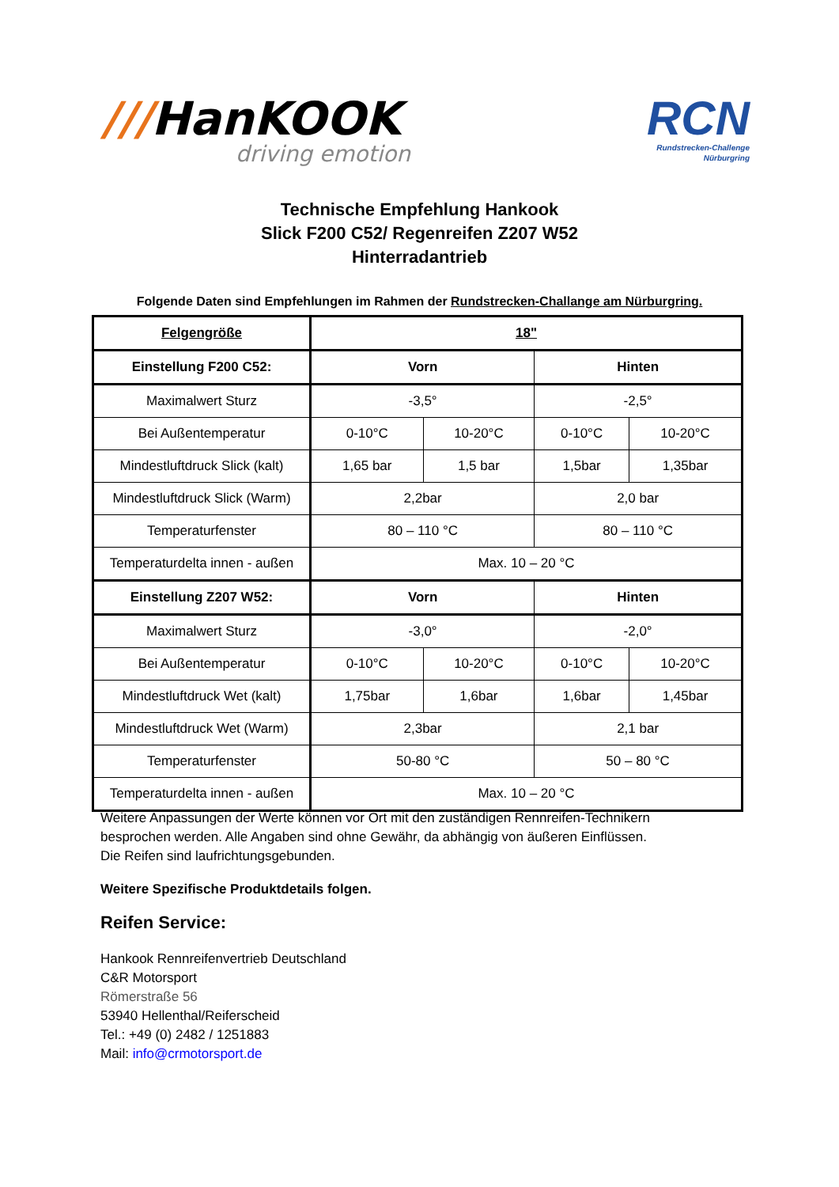///HanKOOK
driving emotion
RCN
Rundstrecken-Challenge
Nürburgring
Technische Empfehlung Hankook
Slick F200 C52/ Regenreifen Z207 W52
Hinterradantrieb
Folgende Daten sind Empfehlungen im Rahmen der Rundstrecken-Challange am Nürburgring.
| Felgengröße | 18" | | | |
| Einstellung F200 C52: | Vorn | | Hinten | |
| Maximalwert Sturz | -3,5° | | -2,5° | |
| Bei Außentemperatur | 0-10°C | 10-20°C | 0-10°C | 10-20°C |
| Mindestluftdruck Slick (kalt) | 1,65 bar | 1,5 bar | 1,5bar | 1,35bar |
| Mindestluftdruck Slick (Warm) | 2,2bar | | 2,0 bar | |
| Temperaturfenster | 80 – 110 °C | | 80 – 110 °C | |
| Temperaturdelta innen - außen | Max. 10 – 20 °C | | | |
| Einstellung Z207 W52: | Vorn | | Hinten | |
| Maximalwert Sturz | -3,0° | | -2,0° | |
| Bei Außentemperatur | 0-10°C | 10-20°C | 0-10°C | 10-20°C |
| Mindestluftdruck Wet (kalt) | 1,75bar | 1,6bar | 1,6bar | 1,45bar |
| Mindestluftdruck Wet (Warm) | 2,3bar | | 2,1 bar | |
| Temperaturfenster | 50-80 °C | | 50 – 80 °C | |
| Temperaturdelta innen - außen | Max. 10 – 20 °C | | | |
Weitere Anpassungen der Werte können vor Ort mit den zuständigen Rennreifen-Technikern
besprochen werden. Alle Angaben sind ohne Gewähr, da abhängig von äußeren Einflüssen.
Die Reifen sind laufrichtungsgebunden.
Weitere Spezifische Produktdetails folgen.
Reifen Service:
Hankook Rennreifenvertrieb Deutschland
C&R Motorsport
Römerstraße 56
53940 Hellenthal/Reiferscheid
Tel.: +49 (0) 2482 / 1251883
Mail: info@crmotorsport.de